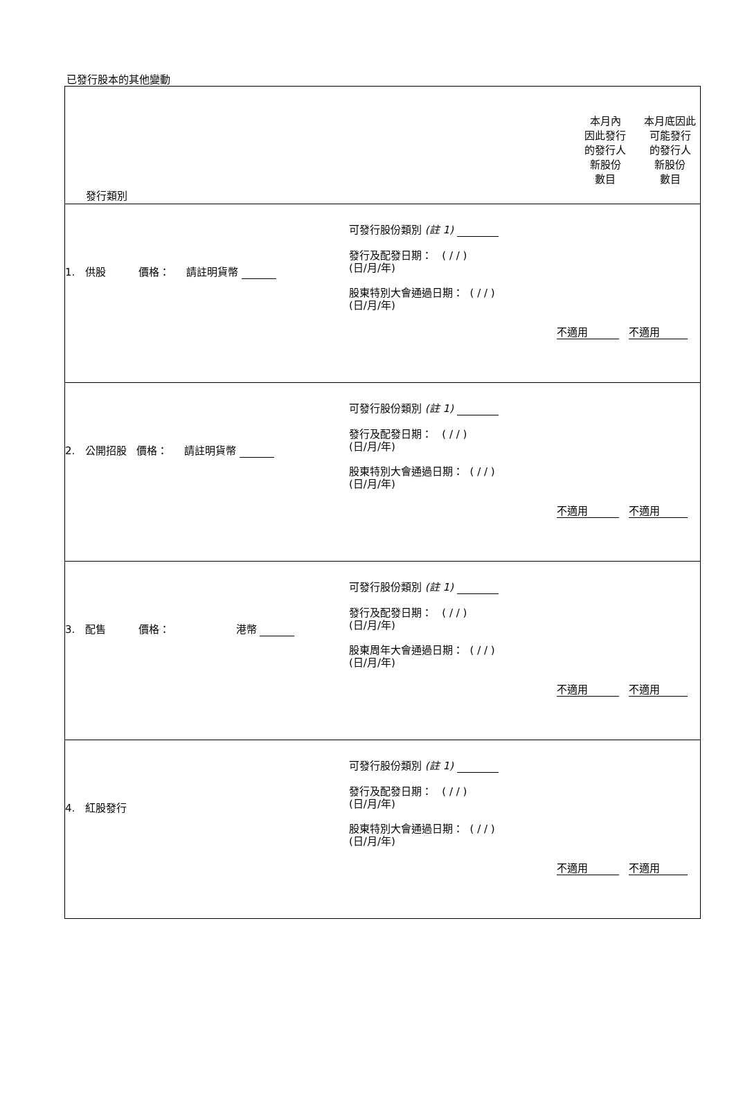已發行股本的其他變動
| 發行類別 | 本月內 因此發行 的發行人 新股份 數目 | 本月底因此 可能發行 的發行人 新股份 數目 |
| 1. 供股 價格： 請註明貨幣 可發行股份類別 (註 1) 發行及配發日期： ( / / ) (日/月/年) 股東特別大會通過日期： ( / / ) (日/月/年) 不適用 不適用 | | |
| 2. 公開招股 價格： 請註明貨幣 可發行股份類別 (註 1) 發行及配發日期： ( / / ) (日/月/年) 股東特別大會通過日期： ( / / ) (日/月/年) 不適用 不適用 | | |
| 3. 配售 價格： 港幣 可發行股份類別 (註 1) 發行及配發日期： ( / / ) (日/月/年) 股東周年大會通過日期： ( / / ) (日/月/年) 不適用 不適用 | | |
| 4. 紅股發行 可發行股份類別 (註 1) 發行及配發日期： ( / / ) (日/月/年) 股東特別大會通過日期： ( / / ) (日/月/年) 不適用 不適用 | | |